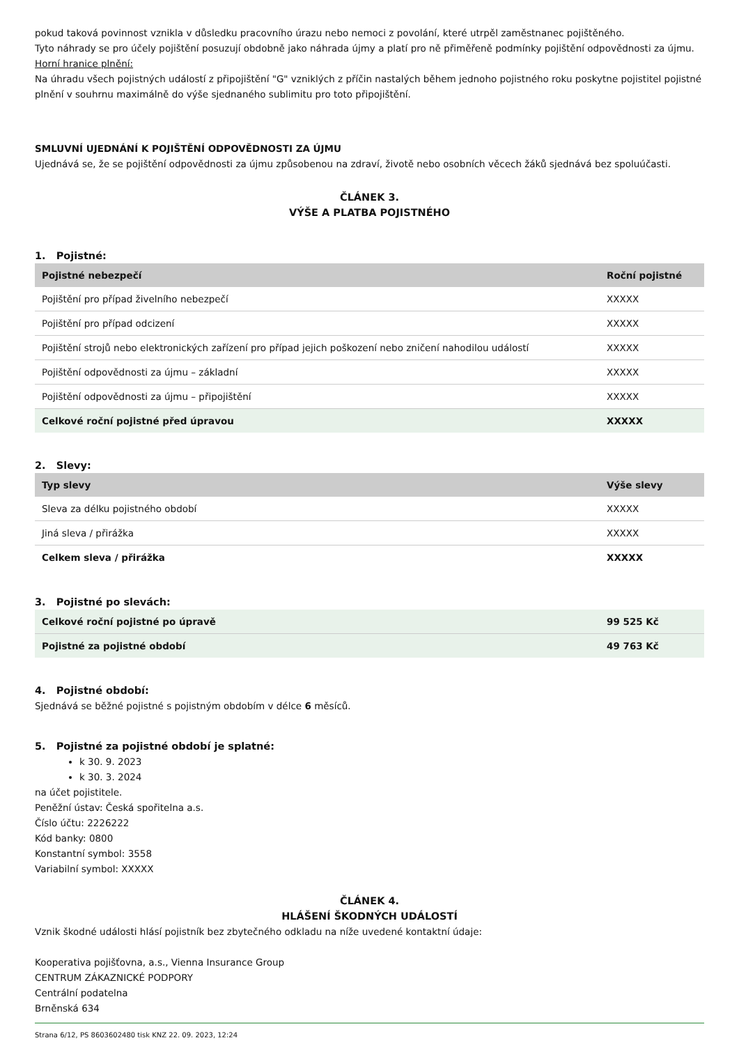pokud taková povinnost vznikla v důsledku pracovního úrazu nebo nemoci z povolání, které utrpěl zaměstnanec pojištěného.
Tyto náhrady se pro účely pojištění posuzují obdobně jako náhrada újmy a platí pro ně přiměřeně podmínky pojištění odpovědnosti za újmu.
Horní hranice plnění:
Na úhradu všech pojistných událostí z připojištění "G" vzniklých z příčin nastalých během jednoho pojistného roku poskytne pojistitel pojistné plnění v souhrnu maximálně do výše sjednaného sublimitu pro toto připojištění.
SMLUVNÍ UJEDNÁNÍ K POJIŠTĚNÍ ODPOVĚDNOSTI ZA ÚJMU
Ujednává se, že se pojištění odpovědnosti za újmu způsobenou na zdraví, životě nebo osobních věcech žáků sjednává bez spoluúčasti.
ČLÁNEK 3.
VÝŠE A PLATBA POJISTNÉHO
1. Pojistné:
| Pojistné nebezpečí | Roční pojistné |
| --- | --- |
| Pojištění pro případ živelního nebezpečí | XXXXX |
| Pojištění pro případ odcizení | XXXXX |
| Pojištění strojů nebo elektronických zařízení pro případ jejich poškození nebo zničení nahodilou událostí | XXXXX |
| Pojištění odpovědnosti za újmu – základní | XXXXX |
| Pojištění odpovědnosti za újmu – připojištění | XXXXX |
| Celkové roční pojistné před úpravou | XXXXX |
2. Slevy:
| Typ slevy | Výše slevy |
| --- | --- |
| Sleva za délku pojistného období | XXXXX |
| Jiná sleva / přirážka | XXXXX |
| Celkem sleva / přirážka | XXXXX |
3. Pojistné po slevách:
| Celkové roční pojistné po úpravě | 99 525 Kč |
| Pojistné za pojistné období | 49 763 Kč |
4. Pojistné období:
Sjednává se běžné pojistné s pojistným obdobím v délce 6 měsíců.
5. Pojistné za pojistné období je splatné:
k 30. 9. 2023
k 30. 3. 2024
na účet pojistitele.
Peněžní ústav: Česká spořitelna a.s.
Číslo účtu: 2226222
Kód banky: 0800
Konstantní symbol: 3558
Variabilní symbol: XXXXX
ČLÁNEK 4.
HLÁŠENÍ ŠKODNÝCH UDÁLOSTÍ
Vznik škodné události hlásí pojistník bez zbytečného odkladu na níže uvedené kontaktní údaje:
Kooperativa pojišťovna, a.s., Vienna Insurance Group
CENTRUM ZÁKAZNICKÉ PODPORY
Centrální podatelna
Brněnská 634
Strana 6/12, PS 8603602480 tisk KNZ 22. 09. 2023, 12:24